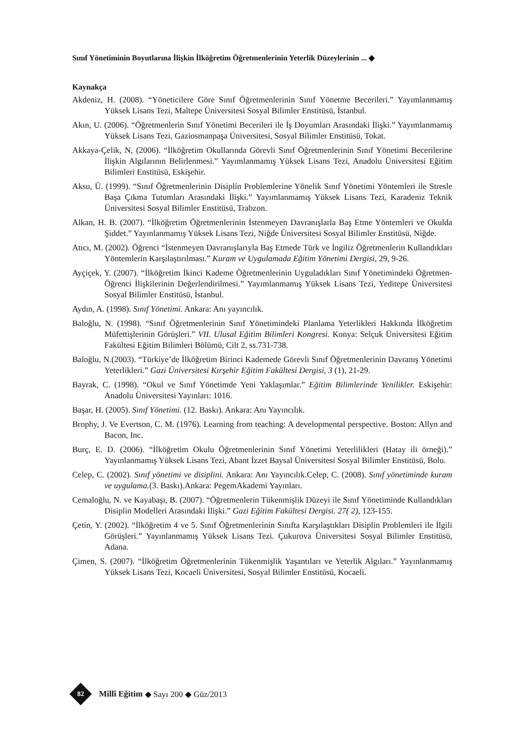Sınıf Yönetiminin Boyutlarına İlişkin İlköğretim Öğretmenlerinin Yeterlik Düzeylerinin ... ◆
Kaynakça
Akdeniz, H. (2008). “Yöneticilere Göre Sınıf Öğretmenlerinin Sınıf Yönetme Becerileri.” Yayımlanmamış Yüksek Lisans Tezi, Maltepe Üniversitesi Sosyal Bilimler Enstitüsü, İstanbul.
Akın, U. (2006). “Öğretmenlerin Sınıf Yönetimi Becerileri ile İş Doyumları Arasındaki İlişki.” Yayımlanmamış Yüksek Lisans Tezi, Gaziosmanpaşa Üniversitesi, Sosyal Bilimler Enstitüsü, Tokat.
Akkaya-Çelik, N, (2006). “İlköğretim Okullarında Görevli Sınıf Öğretmenlerinin Sınıf Yönetimi Becerilerine İlişkin Algılarının Belirlenmesi.” Yayımlanmamış Yüksek Lisans Tezi, Anadolu Üniversitesi Eğitim Bilimleri Enstitüsü, Eskişehir.
Aksu, Ü. (1999). “Sınıf Öğretmenlerinin Disiplin Problemlerine Yönelik Sınıf Yönetimi Yöntemleri ile Stresle Başa Çıkma Tutumları Arasındaki İlişki.” Yayımlanmamış Yüksek Lisans Tezi, Karadeniz Teknik Üniversitesi Sosyal Bilimler Enstitüsü, Trabzon.
Alkan, H. B. (2007). “İlköğretim Öğretmenlerinin İstenmeyen Davranışlarla Baş Etme Yöntemleri ve Okulda Şiddet.” Yayınlanmamış Yüksek Lisans Tezi, Niğde Üniversitesi Sosyal Bilimler Enstitüsü, Niğde.
Atıcı, M. (2002). Öğrenci “İstenmeyen Davranışlarıyla Baş Etmede Türk ve İngiliz Öğretmenle­rin Kullandıkları Yöntemlerin Karşılaştırılması.” Kuram ve Uygulamada Eğitim Yönetimi Dergisi, 29, 9-26.
Ayçiçek, Y. (2007). “İlköğretim İkinci Kademe Öğretmenlerinin Uyguladıkları Sınıf Yönetimindeki Öğretmen-Öğrenci İlişkilerinin Değerlendirilmesi.” Yayımlanmamış Yüksek Lisans Tezi, Yeditepe Üniversitesi Sosyal Bilimler Enstitüsü, İstanbul.
Aydın, A. (1998). Sınıf Yönetimi. Ankara: Anı yayıncılık.
Baloğlu, N. (1998). “Sınıf Öğretmenlerinin Sınıf Yönetimindeki Planlama Yeterlikleri Hakkında İlköğretim Müfettişlerinin Görüşleri.” VII. Ulusal Eğitim Bilimleri Kongresi. Konya: Selçuk Üniversitesi Eğitim Fakültesi Eğitim Bilimleri Bölümü, Cilt 2, ss.731-738.
Baloğlu, N.(2003). “Türkiye’de İlköğretim Birinci Kademede Görevli Sınıf Öğretmenlerinin Davranış Yönetimi Yeterlikleri.” Gazi Üniversitesi Kırşehir Eğitim Fakültesi Dergisi, 3 (1), 21-29.
Bayrak, C. (1998). “Okul ve Sınıf Yönetimde Yeni Yaklaşımlar.” Eğitim Bilimlerinde Yenilikler. Eskişehir: Anadolu Üniversitesi Yayınları: 1016.
Başar, H. (2005). Sınıf Yönetimi. (12. Baskı). Ankara: Anı Yayıncılık.
Brophy, J. Ve Evertson, C. M. (1976). Learning from teaching: A developmental perspective. Boston: Allyn and Bacon, Inc.
Burç, E. D. (2006). “İlköğretim Okulu Öğretmenlerinin Sınıf Yönetimi Yeterlilikleri (Hatay ili örneği).” Yayınlanmamış Yüksek Lisans Tezi, Abant İzzet Baysal Üniversitesi Sosyal Bilimler Enstitüsü, Bolu.
Celep, C. (2002). Sınıf yönetimi ve disiplini. Ankara: Anı Yayıncılık.Celep, C. (2008). Sınıf yöneti­minde kuram ve uygulama.(3. Baskı).Ankara: PegemAkademi Yayınları.
Cemaloğlu, N. ve Kayabaşı, B. (2007). “Öğretmenlerin Tükenmişlik Düzeyi ile Sınıf Yönetiminde Kullandıkları Disiplin Modelleri Arasındaki İlişki.” Gazi Eğitim Fakültesi Dergisi. 27( 2), 123-155.
Çetin, Y. (2002). “İlköğretim 4 ve 5. Sınıf Öğretmenlerinin Sınıfta Karşılaştıkları Disiplin Problemleri ile İlgili Görüşleri.” Yayınlanmamış Yüksek Lisans Tezi. Çukurova Üniver­sitesi Sosyal Bilimler Enstitüsü, Adana.
Çimen, S. (2007). “İlköğretim Öğretmenlerinin Tükenmişlik Yaşantıları ve Yeterlik Algıları.” Yayınlanmamış Yüksek Lisans Tezi, Kocaeli Üniversitesi, Sosyal Bilimler Enstitüsü, Kocaeli.
82
Millî Eğitim ◆ Sayı 200 ◆ Güz/2013